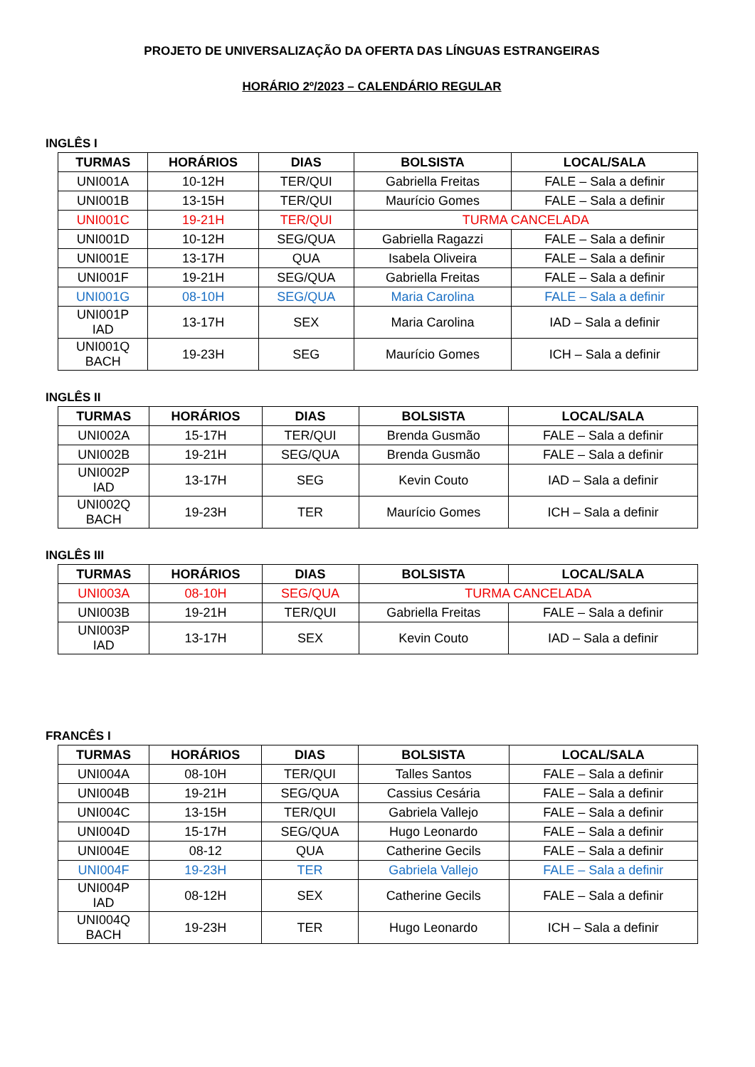PROJETO DE UNIVERSALIZAÇÃO DA OFERTA DAS LÍNGUAS ESTRANGEIRAS
HORÁRIO 2º/2023 – CALENDÁRIO REGULAR
INGLÊS I
| TURMAS | HORÁRIOS | DIAS | BOLSISTA | LOCAL/SALA |
| --- | --- | --- | --- | --- |
| UNI001A | 10-12H | TER/QUI | Gabriella Freitas | FALE – Sala a definir |
| UNI001B | 13-15H | TER/QUI | Maurício Gomes | FALE – Sala a definir |
| UNI001C | 19-21H | TER/QUI | TURMA CANCELADA | |
| UNI001D | 10-12H | SEG/QUA | Gabriella Ragazzi | FALE – Sala a definir |
| UNI001E | 13-17H | QUA | Isabela Oliveira | FALE – Sala a definir |
| UNI001F | 19-21H | SEG/QUA | Gabriella Freitas | FALE – Sala a definir |
| UNI001G | 08-10H | SEG/QUA | Maria Carolina | FALE – Sala a definir |
| UNI001P IAD | 13-17H | SEX | Maria Carolina | IAD – Sala a definir |
| UNI001Q BACH | 19-23H | SEG | Maurício Gomes | ICH – Sala a definir |
INGLÊS II
| TURMAS | HORÁRIOS | DIAS | BOLSISTA | LOCAL/SALA |
| --- | --- | --- | --- | --- |
| UNI002A | 15-17H | TER/QUI | Brenda Gusmão | FALE – Sala a definir |
| UNI002B | 19-21H | SEG/QUA | Brenda Gusmão | FALE – Sala a definir |
| UNI002P IAD | 13-17H | SEG | Kevin Couto | IAD – Sala a definir |
| UNI002Q BACH | 19-23H | TER | Maurício Gomes | ICH – Sala a definir |
INGLÊS III
| TURMAS | HORÁRIOS | DIAS | BOLSISTA | LOCAL/SALA |
| --- | --- | --- | --- | --- |
| UNI003A | 08-10H | SEG/QUA | TURMA CANCELADA | |
| UNI003B | 19-21H | TER/QUI | Gabriella Freitas | FALE – Sala a definir |
| UNI003P IAD | 13-17H | SEX | Kevin Couto | IAD – Sala a definir |
FRANCÊS I
| TURMAS | HORÁRIOS | DIAS | BOLSISTA | LOCAL/SALA |
| --- | --- | --- | --- | --- |
| UNI004A | 08-10H | TER/QUI | Talles Santos | FALE – Sala a definir |
| UNI004B | 19-21H | SEG/QUA | Cassius Cesária | FALE – Sala a definir |
| UNI004C | 13-15H | TER/QUI | Gabriela Vallejo | FALE – Sala a definir |
| UNI004D | 15-17H | SEG/QUA | Hugo Leonardo | FALE – Sala a definir |
| UNI004E | 08-12 | QUA | Catherine Gecils | FALE – Sala a definir |
| UNI004F | 19-23H | TER | Gabriela Vallejo | FALE – Sala a definir |
| UNI004P IAD | 08-12H | SEX | Catherine Gecils | FALE – Sala a definir |
| UNI004Q BACH | 19-23H | TER | Hugo Leonardo | ICH – Sala a definir |